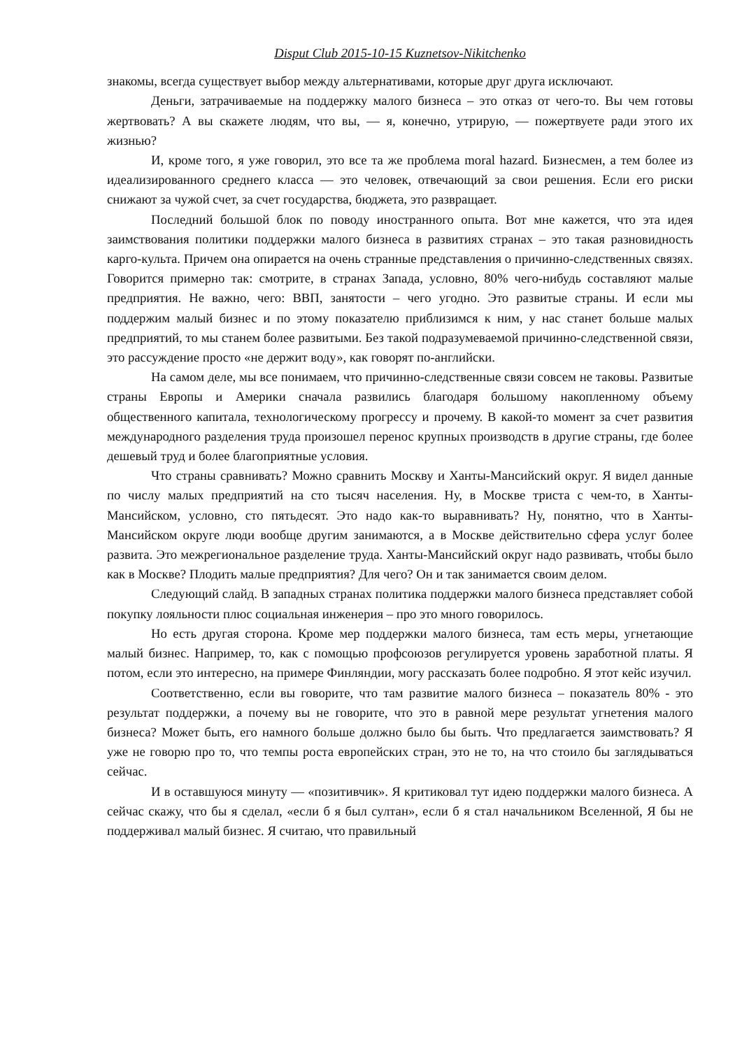Disput Club 2015-10-15 Kuznetsov-Nikitchenko
знакомы, всегда существует выбор между альтернативами, которые друг друга исключают.
Деньги, затрачиваемые на поддержку малого бизнеса – это отказ от чего-то. Вы чем готовы жертвовать? А вы скажете людям, что вы, — я, конечно, утрирую, — пожертвуете ради этого их жизнью?
И, кроме того, я уже говорил, это все та же проблема moral hazard. Бизнесмен, а тем более из идеализированного среднего класса — это человек, отвечающий за свои решения. Если его риски снижают за чужой счет, за счет государства, бюджета, это развращает.
Последний большой блок по поводу иностранного опыта. Вот мне кажется, что эта идея заимствования политики поддержки малого бизнеса в развитиях странах – это такая разновидность карго-культа. Причем она опирается на очень странные представления о причинно-следственных связях. Говорится примерно так: смотрите, в странах Запада, условно, 80% чего-нибудь составляют малые предприятия. Не важно, чего: ВВП, занятости – чего угодно. Это развитые страны. И если мы поддержим малый бизнес и по этому показателю приблизимся к ним, у нас станет больше малых предприятий, то мы станем более развитыми. Без такой подразумеваемой причинно-следственной связи, это рассуждение просто «не держит воду», как говорят по-английски.
На самом деле, мы все понимаем, что причинно-следственные связи совсем не таковы. Развитые страны Европы и Америки сначала развились благодаря большому накопленному объему общественного капитала, технологическому прогрессу и прочему. В какой-то момент за счет развития международного разделения труда произошел перенос крупных производств в другие страны, где более дешевый труд и более благоприятные условия.
Что страны сравнивать? Можно сравнить Москву и Ханты-Мансийский округ. Я видел данные по числу малых предприятий на сто тысяч населения. Ну, в Москве триста с чем-то, в Ханты-Мансийском, условно, сто пятьдесят. Это надо как-то выравнивать? Ну, понятно, что в Ханты-Мансийском округе люди вообще другим занимаются, а в Москве действительно сфера услуг более развита. Это межрегиональное разделение труда. Ханты-Мансийский округ надо развивать, чтобы было как в Москве? Плодить малые предприятия? Для чего? Он и так занимается своим делом.
Следующий слайд. В западных странах политика поддержки малого бизнеса представляет собой покупку лояльности плюс социальная инженерия – про это много говорилось.
Но есть другая сторона. Кроме мер поддержки малого бизнеса, там есть меры, угнетающие малый бизнес. Например, то, как с помощью профсоюзов регулируется уровень заработной платы. Я потом, если это интересно, на примере Финляндии, могу рассказать более подробно. Я этот кейс изучил.
Соответственно, если вы говорите, что там развитие малого бизнеса – показатель 80% - это результат поддержки, а почему вы не говорите, что это в равной мере результат угнетения малого бизнеса? Может быть, его намного больше должно было бы быть. Что предлагается заимствовать? Я уже не говорю про то, что темпы роста европейских стран, это не то, на что стоило бы заглядываться сейчас.
И в оставшуюся минуту — «позитивчик». Я критиковал тут идею поддержки малого бизнеса. А сейчас скажу, что бы я сделал, «если б я был султан», если б я стал начальником Вселенной, Я бы не поддерживал малый бизнес. Я считаю, что правильный